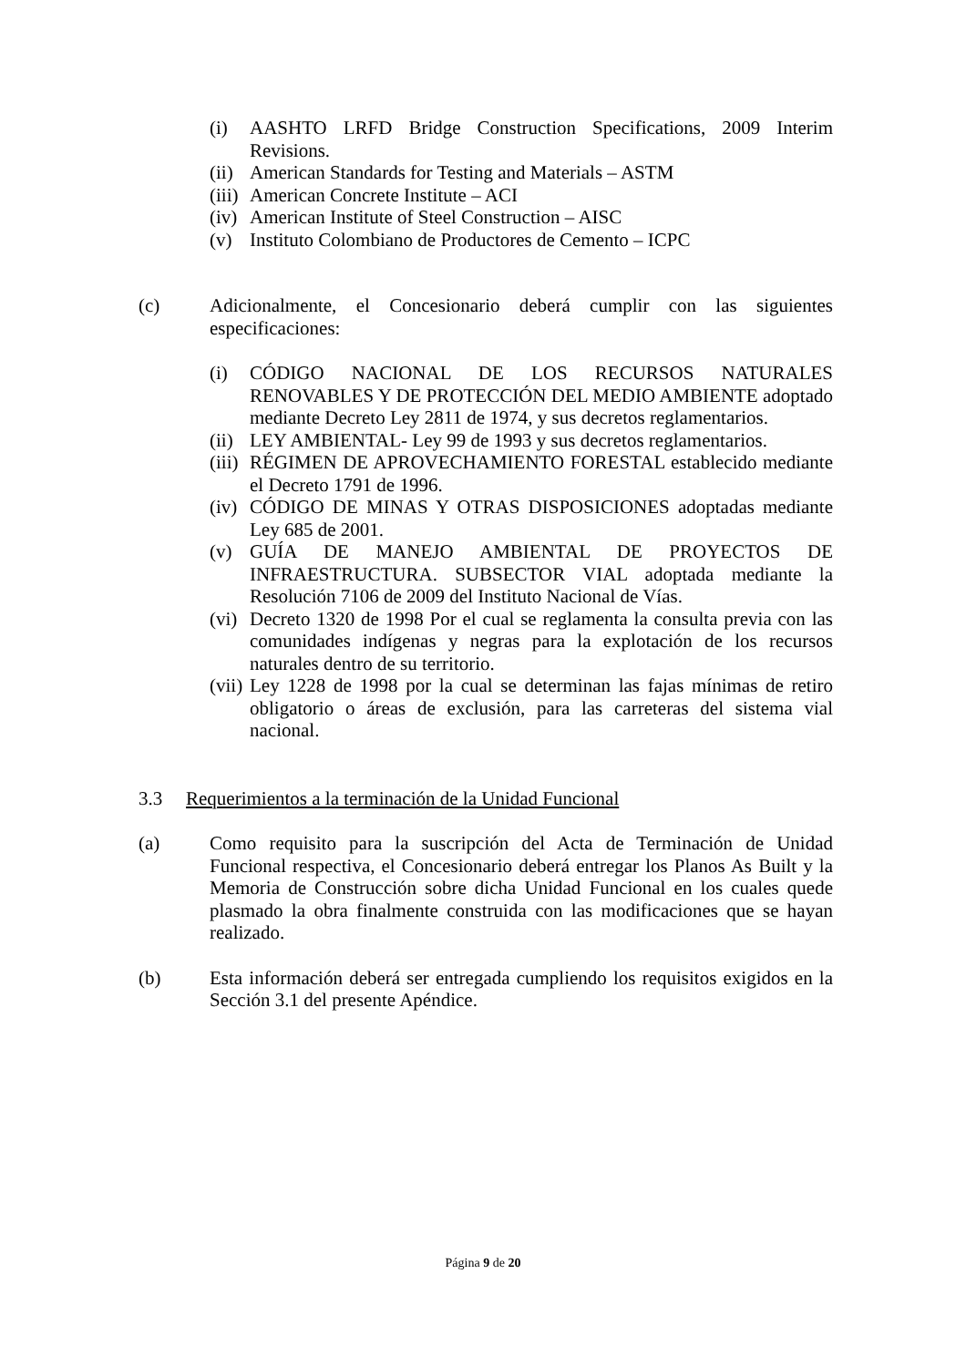(i) AASHTO LRFD Bridge Construction Specifications, 2009 Interim Revisions.
(ii) American Standards for Testing and Materials – ASTM
(iii) American Concrete Institute – ACI
(iv) American Institute of Steel Construction – AISC
(v) Instituto Colombiano de Productores de Cemento – ICPC
(c) Adicionalmente, el Concesionario deberá cumplir con las siguientes especificaciones:
(i) CÓDIGO NACIONAL DE LOS RECURSOS NATURALES RENOVABLES Y DE PROTECCIÓN DEL MEDIO AMBIENTE adoptado mediante Decreto Ley 2811 de 1974, y sus decretos reglamentarios.
(ii) LEY AMBIENTAL- Ley 99 de 1993 y sus decretos reglamentarios.
(iii) RÉGIMEN DE APROVECHAMIENTO FORESTAL establecido mediante el Decreto 1791 de 1996.
(iv) CÓDIGO DE MINAS Y OTRAS DISPOSICIONES adoptadas mediante Ley 685 de 2001.
(v) GUÍA DE MANEJO AMBIENTAL DE PROYECTOS DE INFRAESTRUCTURA. SUBSECTOR VIAL adoptada mediante la Resolución 7106 de 2009 del Instituto Nacional de Vías.
(vi) Decreto 1320 de 1998 Por el cual se reglamenta la consulta previa con las comunidades indígenas y negras para la explotación de los recursos naturales dentro de su territorio.
(vii) Ley 1228 de 1998 por la cual se determinan las fajas mínimas de retiro obligatorio o áreas de exclusión, para las carreteras del sistema vial nacional.
3.3 Requerimientos a la terminación de la Unidad Funcional
(a) Como requisito para la suscripción del Acta de Terminación de Unidad Funcional respectiva, el Concesionario deberá entregar los Planos As Built y la Memoria de Construcción sobre dicha Unidad Funcional en los cuales quede plasmado la obra finalmente construida con las modificaciones que se hayan realizado.
(b) Esta información deberá ser entregada cumpliendo los requisitos exigidos en la Sección 3.1 del presente Apéndice.
Página 9 de 20